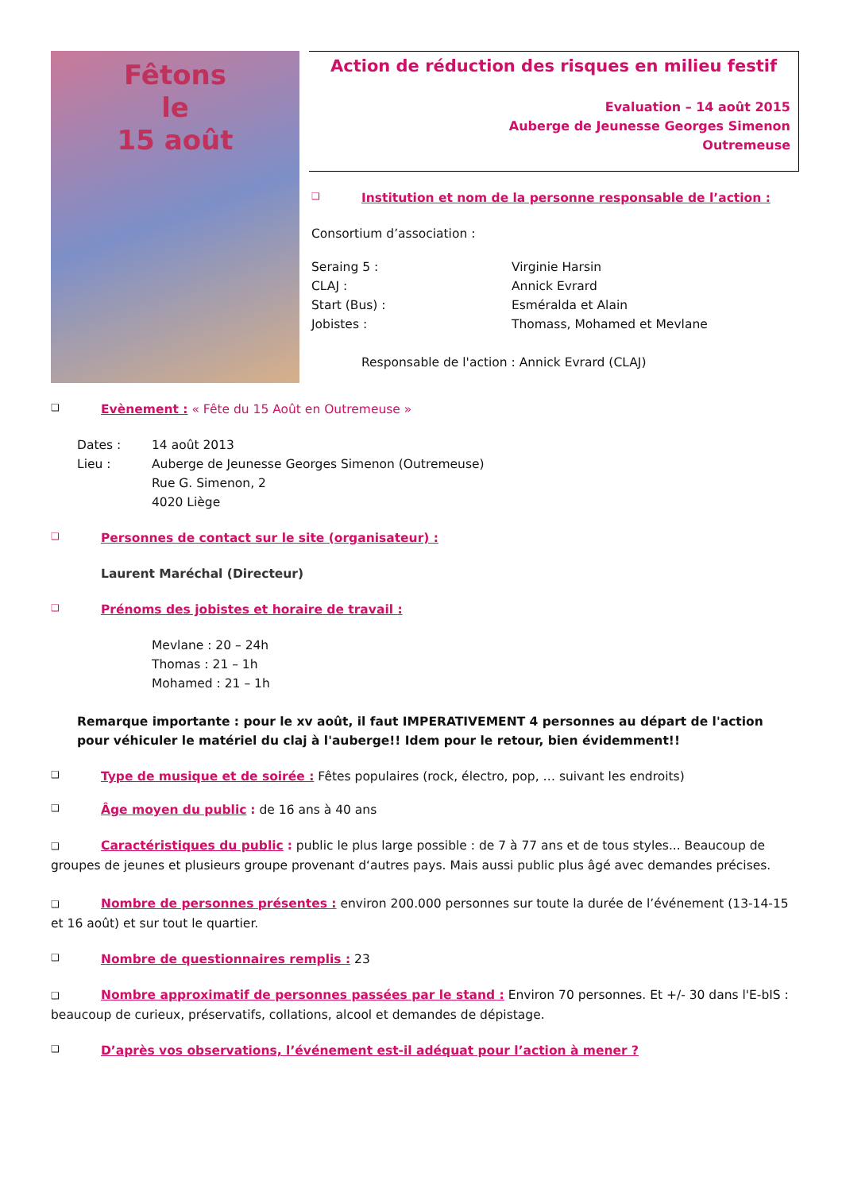Fêtons
le
15 août
Action de réduction des risques en milieu festif
Evaluation – 14 août 2015
Auberge de Jeunesse Georges Simenon
Outremeuse
❑ Institution et nom de la personne responsable de l’action :
Consortium d’association :
Seraing 5 : Virginie Harsin CLAJ : Annick Evrard Start (Bus) : Esméralda et Alain Jobistes : Thomass, Mohamed et Mevlane
Responsable de l'action : Annick Evrard (CLAJ)
❑ Evènement : « Fête du 15 Août en Outremeuse »
Dates : 14 août 2013 Lieu : Auberge de Jeunesse Georges Simenon (Outremeuse)
Rue G. Simenon, 2
4020 Liège
❑ Personnes de contact sur le site (organisateur) :
Laurent Maréchal (Directeur)
❑ Prénoms des jobistes et horaire de travail :
Mevlane : 20 – 24h
Thomas : 21 – 1h
Mohamed : 21 – 1h
Remarque importante : pour le xv août, il faut IMPERATIVEMENT 4 personnes au départ de l'action pour véhiculer le matériel du claj à l'auberge!! Idem pour le retour, bien évidemment!!
❑ Type de musique et de soirée : Fêtes populaires (rock, électro, pop, … suivant les endroits)
❑ Âge moyen du public : de 16 ans à 40 ans
❑ Caractéristiques du public : public le plus large possible : de 7 à 77 ans et de tous styles... Beaucoup de groupes de jeunes et plusieurs groupe provenant d‘autres pays. Mais aussi public plus âgé avec demandes précises.
❑ Nombre de personnes présentes : environ 200.000 personnes sur toute la durée de l’événement (13-14-15 et 16 août) et sur tout le quartier.
❑ Nombre de questionnaires remplis : 23
❑ Nombre approximatif de personnes passées par le stand : Environ 70 personnes. Et +/- 30 dans l'E-bIS : beaucoup de curieux, préservatifs, collations, alcool et demandes de dépistage.
❑ D’après vos observations, l’événement est-il adéquat pour l’action à mener ?